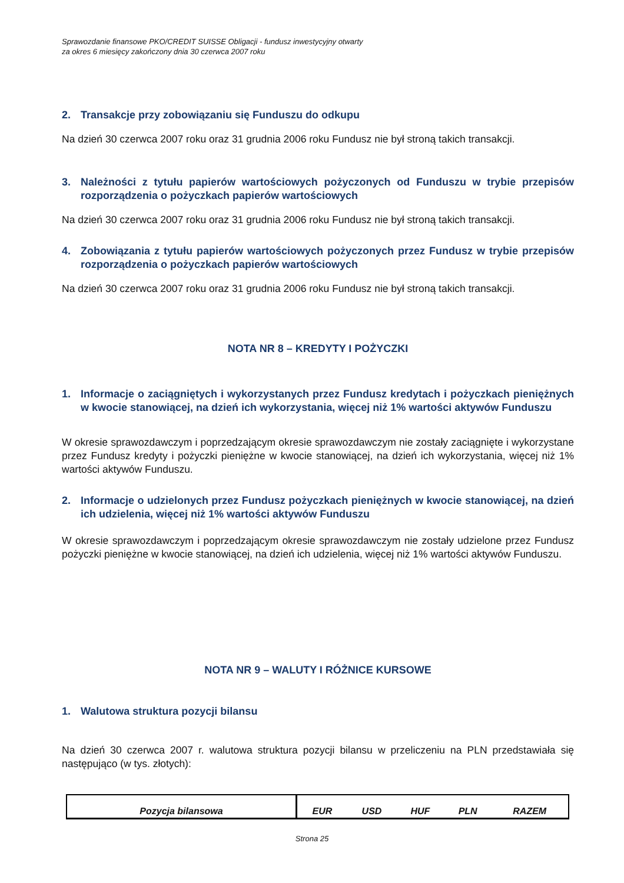Sprawozdanie finansowe PKO/CREDIT SUISSE Obligacji - fundusz inwestycyjny otwarty
za okres 6 miesięcy zakończony dnia 30 czerwca 2007 roku
2. Transakcje przy zobowiązaniu się Funduszu do odkupu
Na dzień 30 czerwca 2007 roku oraz 31 grudnia 2006 roku Fundusz nie był stroną takich transakcji.
3. Należności z tytułu papierów wartościowych pożyczonych od Funduszu w trybie przepisów rozporządzenia o pożyczkach papierów wartościowych
Na dzień 30 czerwca 2007 roku oraz 31 grudnia 2006 roku Fundusz nie był stroną takich transakcji.
4. Zobowiązania z tytułu papierów wartościowych pożyczonych przez Fundusz w trybie przepisów rozporządzenia o pożyczkach papierów wartościowych
Na dzień 30 czerwca 2007 roku oraz 31 grudnia 2006 roku Fundusz nie był stroną takich transakcji.
NOTA NR 8 – KREDYTY I POŻYCZKI
1. Informacje o zaciągniętych i wykorzystanych przez Fundusz kredytach i pożyczkach pieniężnych w kwocie stanowiącej, na dzień ich wykorzystania, więcej niż 1% wartości aktywów Funduszu
W okresie sprawozdawczym i poprzedzającym okresie sprawozdawczym nie zostały zaciągnięte i wykorzystane przez Fundusz kredyty i pożyczki pieniężne w kwocie stanowiącej, na dzień ich wykorzystania, więcej niż 1% wartości aktywów Funduszu.
2. Informacje o udzielonych przez Fundusz pożyczkach pieniężnych w kwocie stanowiącej, na dzień ich udzielenia, więcej niż 1% wartości aktywów Funduszu
W okresie sprawozdawczym i poprzedzającym okresie sprawozdawczym nie zostały udzielone przez Fundusz pożyczki pieniężne w kwocie stanowiącej, na dzień ich udzielenia, więcej niż 1% wartości aktywów Funduszu.
NOTA NR 9 – WALUTY I RÓŻNICE KURSOWE
1. Walutowa struktura pozycji bilansu
Na dzień 30 czerwca 2007 r. walutowa struktura pozycji bilansu w przeliczeniu na PLN przedstawiała się następująco (w tys. złotych):
| Pozycja bilansowa | EUR | USD | HUF | PLN | RAZEM |
| --- | --- | --- | --- | --- | --- |
Strona 25